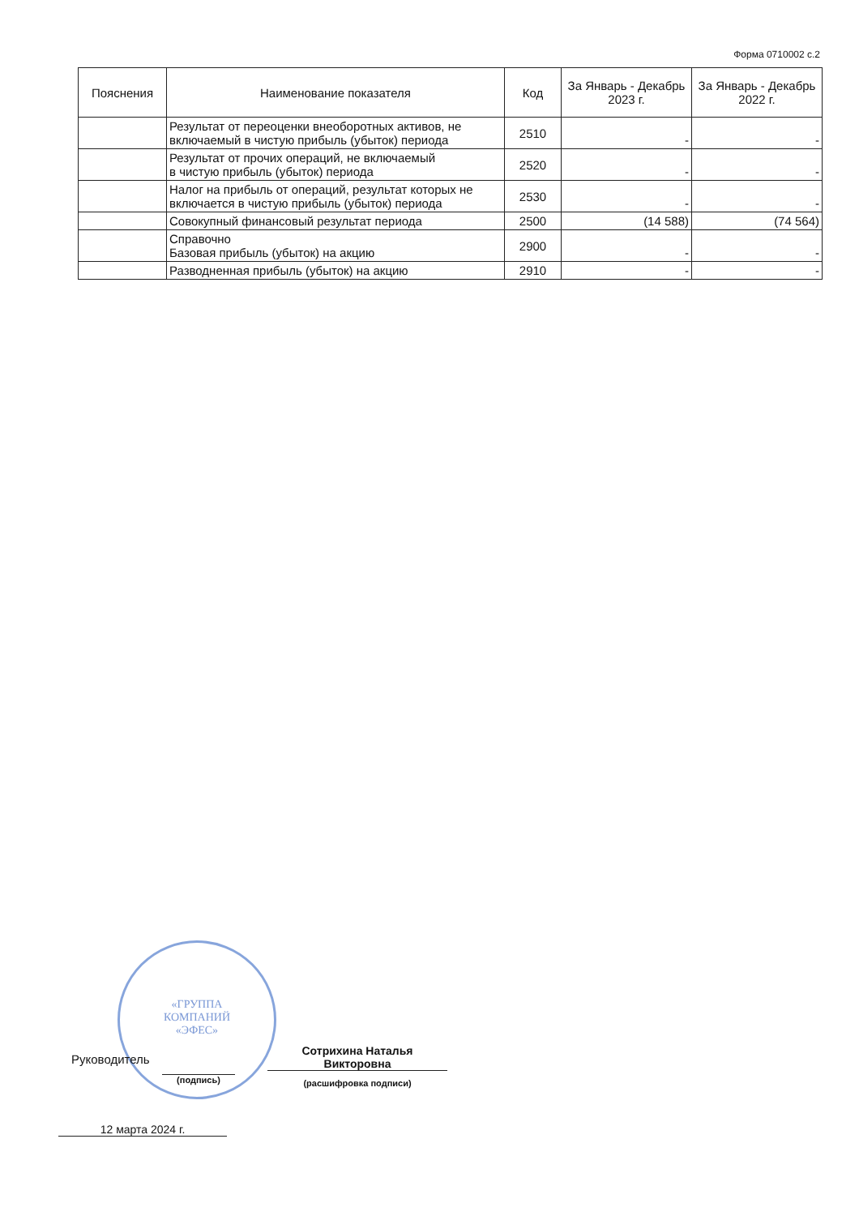Форма 0710002 с.2
| Пояснения | Наименование показателя | Код | За Январь - Декабрь 2023 г. | За Январь - Декабрь 2022 г. |
| --- | --- | --- | --- | --- |
| | Результат от переоценки внеоборотных активов, не включаемый в чистую прибыль (убыток) периода | 2510 | - | - |
| | Результат от прочих операций, не включаемый в чистую прибыль (убыток) периода | 2520 | - | - |
| | Налог на прибыль от операций, результат которых не включается в чистую прибыль (убыток) периода | 2530 | - | - |
| | Совокупный финансовый результат периода | 2500 | (14 588) | (74 564) |
| | Справочно Базовая прибыль (убыток) на акцию | 2900 | - | - |
| | Разводненная прибыль (убыток) на акцию | 2910 | - | - |
«ГРУППА
КОМПАНИЙ
«ЭФЕС»
Руководитель
(подпись)
Сотрихина Наталья
Викторовна
(расшифровка подписи)
12 марта 2024 г.